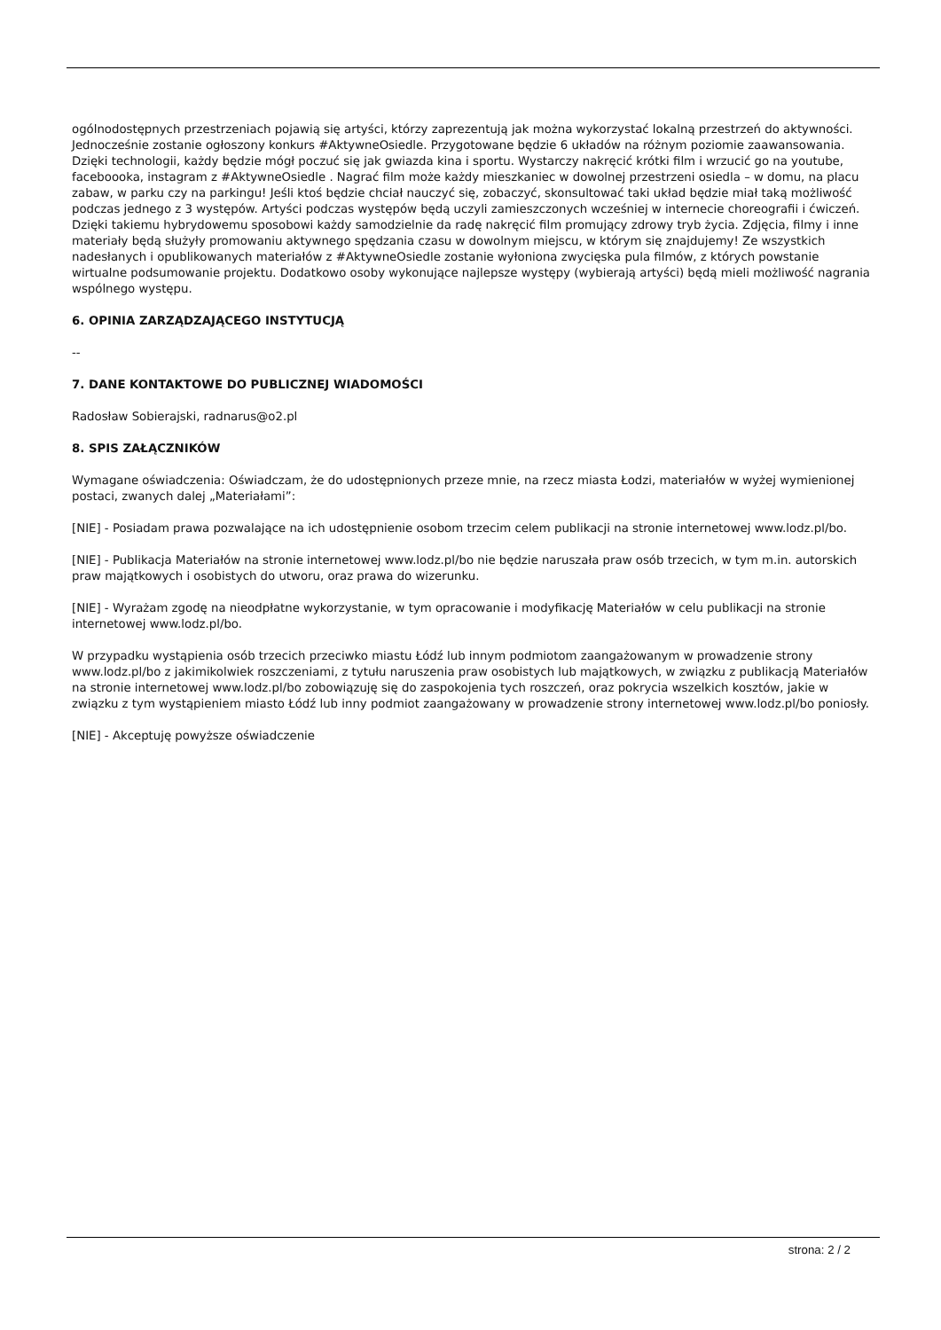ogólnodostępnych przestrzeniach pojawią się artyści, którzy zaprezentują jak można wykorzystać lokalną przestrzeń do aktywności. Jednocześnie zostanie ogłoszony konkurs #AktywneOsiedle. Przygotowane będzie 6 układów na różnym poziomie zaawansowania. Dzięki technologii, każdy będzie mógł poczuć się jak gwiazda kina i sportu. Wystarczy nakręcić krótki film i wrzucić go na youtube, faceboooka, instagram z #AktywneOsiedle . Nagrać film może każdy mieszkaniec w dowolnej przestrzeni osiedla – w domu, na placu zabaw, w parku czy na parkingu! Jeśli ktoś będzie chciał nauczyć się, zobaczyć, skonsultować taki układ będzie miał taką możliwość podczas jednego z 3 występów. Artyści podczas występów będą uczyli zamieszczonych wcześniej w internecie choreografii i ćwiczeń. Dzięki takiemu hybrydowemu sposobowi każdy samodzielnie da radę nakręcić film promujący zdrowy tryb życia. Zdjęcia, filmy i inne materiały będą służyły promowaniu aktywnego spędzania czasu w dowolnym miejscu, w którym się znajdujemy! Ze wszystkich nadesłanych i opublikowanych materiałów z #AktywneOsiedle zostanie wyłoniona zwycięska pula filmów, z których powstanie wirtualne podsumowanie projektu. Dodatkowo osoby wykonujące najlepsze występy (wybierają artyści) będą mieli możliwość nagrania wspólnego występu.
6. OPINIA ZARZĄDZAJĄCEGO INSTYTUCJĄ
--
7. DANE KONTAKTOWE DO PUBLICZNEJ WIADOMOŚCI
Radosław Sobierajski, radnarus@o2.pl
8. SPIS ZAŁĄCZNIKÓW
Wymagane oświadczenia: Oświadczam, że do udostępnionych przeze mnie, na rzecz miasta Łodzi, materiałów w wyżej wymienionej postaci, zwanych dalej „Materiałami”:
[NIE] - Posiadam prawa pozwalające na ich udostępnienie osobom trzecim celem publikacji na stronie internetowej www.lodz.pl/bo.
[NIE] - Publikacja Materiałów na stronie internetowej www.lodz.pl/bo nie będzie naruszała praw osób trzecich, w tym m.in. autorskich praw majątkowych i osobistych do utworu, oraz prawa do wizerunku.
[NIE] - Wyrażam zgodę na nieodpłatne wykorzystanie, w tym opracowanie i modyfikację Materiałów w celu publikacji na stronie internetowej www.lodz.pl/bo.
W przypadku wystąpienia osób trzecich przeciwko miastu Łódź lub innym podmiotom zaangażowanym w prowadzenie strony www.lodz.pl/bo z jakimikolwiek roszczeniami, z tytułu naruszenia praw osobistych lub majątkowych, w związku z publikacją Materiałów na stronie internetowej www.lodz.pl/bo zobowiązuję się do zaspokojenia tych roszczeń, oraz pokrycia wszelkich kosztów, jakie w związku z tym wystąpieniem miasto Łódź lub inny podmiot zaangażowany w prowadzenie strony internetowej www.lodz.pl/bo poniosły.
[NIE] - Akceptuję powyższe oświadczenie
strona: 2 / 2